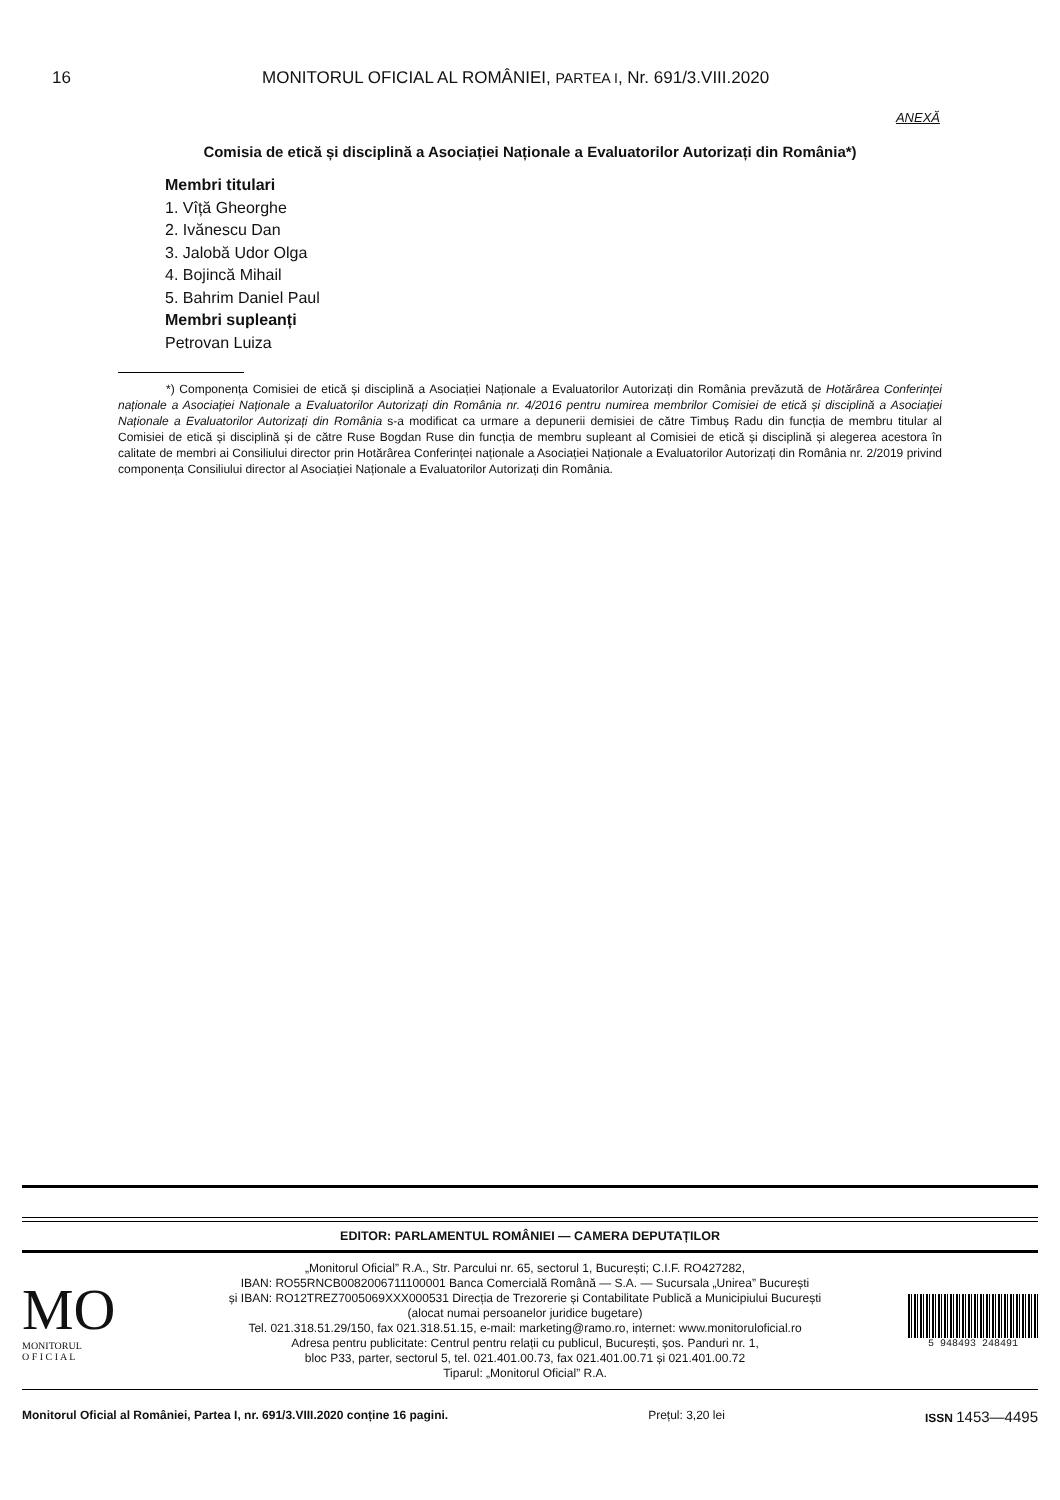16 MONITORUL OFICIAL AL ROMÂNIEI, PARTEA I, Nr. 691/3.VIII.2020
ANEXĂ
Comisia de etică și disciplină a Asociației Naționale a Evaluatorilor Autorizați din România*)
Membri titulari
1. Vîță Gheorghe
2. Ivănescu Dan
3. Jalobă Udor Olga
4. Bojincă Mihail
5. Bahrim Daniel Paul
Membri supleanți
Petrovan Luiza
*) Componența Comisiei de etică și disciplină a Asociației Naționale a Evaluatorilor Autorizați din România prevăzută de Hotărârea Conferinței naționale a Asociației Naționale a Evaluatorilor Autorizați din România nr. 4/2016 pentru numirea membrilor Comisiei de etică și disciplină a Asociației Naționale a Evaluatorilor Autorizați din România s-a modificat ca urmare a depunerii demisiei de către Timbuș Radu din funcția de membru titular al Comisiei de etică și disciplină și de către Ruse Bogdan Ruse din funcția de membru supleant al Comisiei de etică și disciplină și alegerea acestora în calitate de membri ai Consiliului director prin Hotărârea Conferinței naționale a Asociației Naționale a Evaluatorilor Autorizați din România nr. 2/2019 privind componența Consiliului director al Asociației Naționale a Evaluatorilor Autorizați din România.
EDITOR: PARLAMENTUL ROMÂNIEI — CAMERA DEPUTAȚILOR
MO
MONITORUL
O F I C I A L
„Monitorul Oficial” R.A., Str. Parcului nr. 65, sectorul 1, București; C.I.F. RO427282,
IBAN: RO55RNCB0082006711100001 Banca Comercială Română — S.A. — Sucursala „Unirea” București
și IBAN: RO12TREZ7005069XXX000531 Direcția de Trezorerie și Contabilitate Publică a Municipiului București
(alocat numai persoanelor juridice bugetare)
Tel. 021.318.51.29/150, fax 021.318.51.15, e-mail: marketing@ramo.ro, internet: www.monitoruloficial.ro
Adresa pentru publicitate: Centrul pentru relații cu publicul, București, șos. Panduri nr. 1,
bloc P33, parter, sectorul 5, tel. 021.401.00.73, fax 021.401.00.71 și 021.401.00.72
Tiparul: „Monitorul Oficial” R.A.
5 948493 248491
Monitorul Oficial al României, Partea I, nr. 691/3.VIII.2020 conține 16 pagini. Prețul: 3,20 lei ISSN 1453—4495